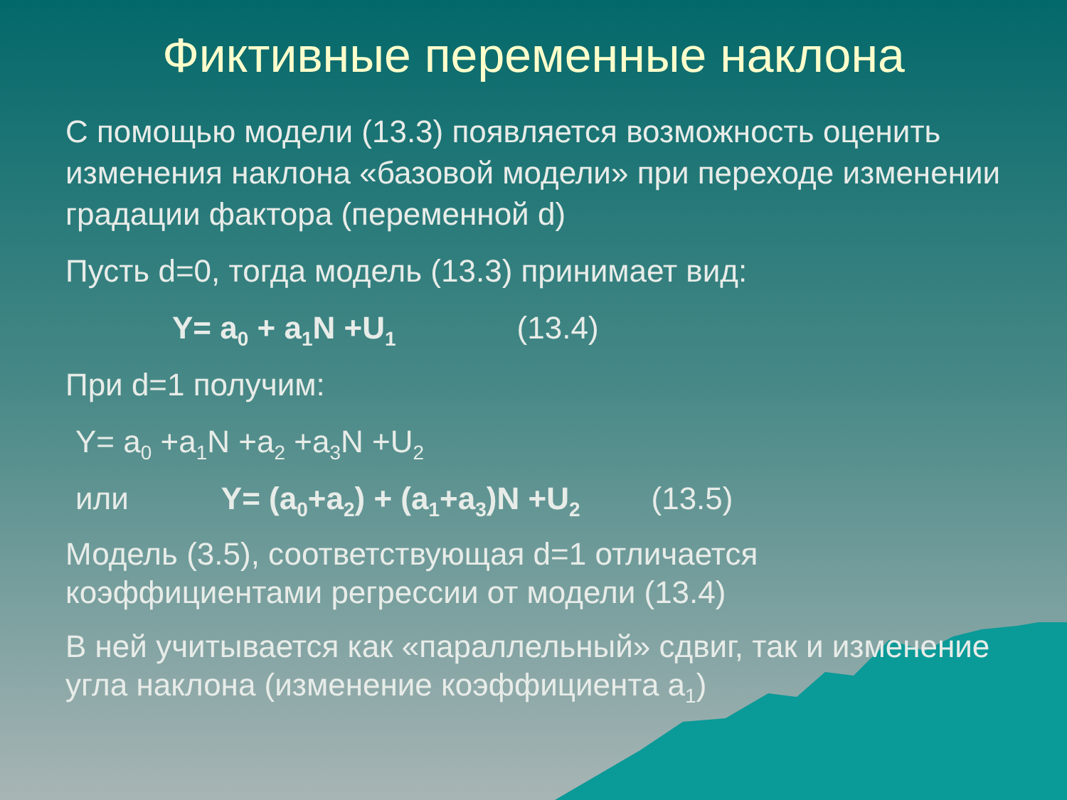Фиктивные переменные наклона
С помощью модели (13.3) появляется возможность оценить изменения наклона «базовой модели» при переходе изменении градации фактора (переменной d)
Пусть d=0, тогда модель (13.3) принимает вид:
Y= a<sub>0</sub> + a<sub>1</sub>N +U<sub>1</sub> (13.4)
При d=1 получим:
Y= a<sub>0</sub> +a<sub>1</sub>N +a<sub>2</sub> +a<sub>3</sub>N +U<sub>2</sub>
или Y= (a<sub>0</sub>+a<sub>2</sub>) + (a<sub>1</sub>+a<sub>3</sub>)N +U<sub>2</sub> (13.5)
Модель (3.5), соответствующая d=1 отличается коэффициентами регрессии от модели (13.4)
В ней учитывается как «параллельный» сдвиг, так и изменение угла наклона (изменение коэффициента a<sub>1</sub>)